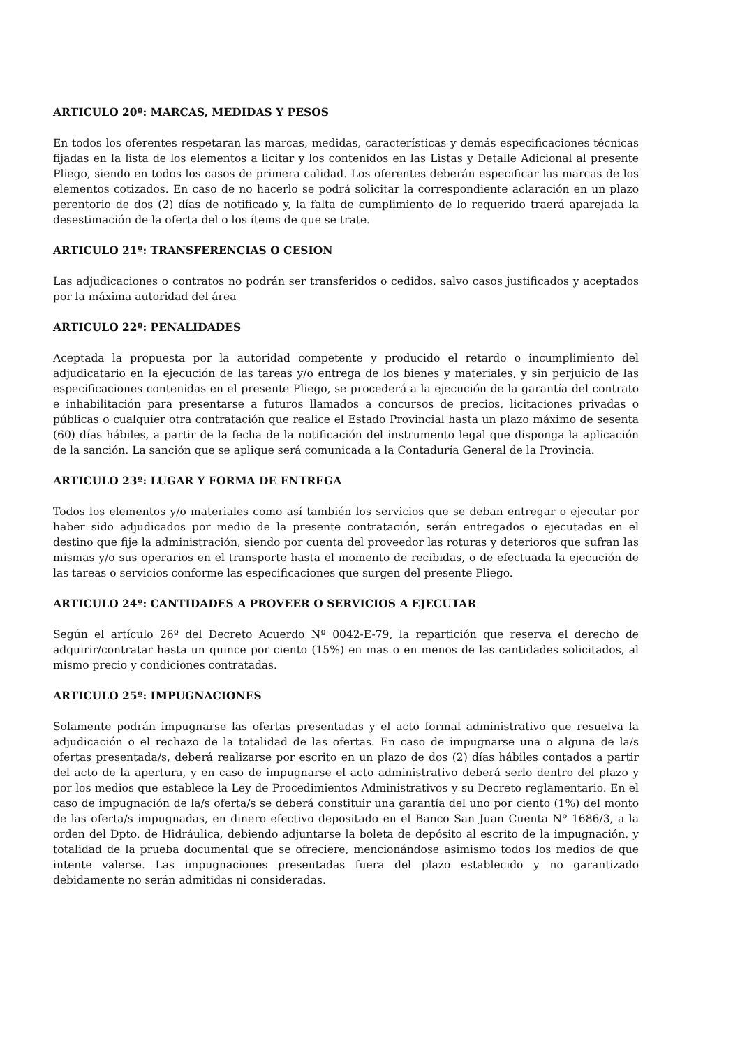ARTICULO 20º: MARCAS, MEDIDAS Y PESOS
En todos los oferentes respetaran las marcas, medidas, características y demás especificaciones técnicas fijadas en la lista de los elementos a licitar y los contenidos en las Listas y Detalle Adicional al presente Pliego, siendo en todos los casos de primera calidad. Los oferentes deberán especificar las marcas de los elementos cotizados. En caso de no hacerlo se podrá solicitar la correspondiente aclaración en un plazo perentorio de dos (2) días de notificado y, la falta de cumplimiento de lo requerido traerá aparejada la desestimación de la oferta del o los ítems de que se trate.
ARTICULO 21º: TRANSFERENCIAS O CESION
Las adjudicaciones o contratos no podrán ser transferidos o cedidos, salvo casos justificados y aceptados por la máxima autoridad del área
ARTICULO 22º: PENALIDADES
Aceptada la propuesta por la autoridad competente y producido el retardo o incumplimiento del adjudicatario en la ejecución de las tareas y/o entrega de los bienes y materiales, y sin perjuicio de las especificaciones contenidas en el presente Pliego, se procederá a la ejecución de la garantía del contrato e inhabilitación para presentarse a futuros llamados a concursos de precios, licitaciones privadas o públicas o cualquier otra contratación que realice el Estado Provincial hasta un plazo máximo de sesenta (60) días hábiles, a partir de la fecha de la notificación del instrumento legal que disponga la aplicación de la sanción. La sanción que se aplique será comunicada a la Contaduría General de la Provincia.
ARTICULO 23º: LUGAR Y FORMA DE ENTREGA
Todos los elementos y/o materiales como así también los servicios que se deban entregar o ejecutar por haber sido adjudicados por medio de la presente contratación, serán entregados o ejecutadas en el destino que fije la administración, siendo por cuenta del proveedor las roturas y deterioros que sufran las mismas y/o sus operarios en el transporte hasta el momento de recibidas, o de efectuada la ejecución de las tareas o servicios conforme las especificaciones que surgen del presente Pliego.
ARTICULO 24º: CANTIDADES A PROVEER O SERVICIOS A EJECUTAR
Según el artículo 26º del Decreto Acuerdo Nº 0042-E-79, la repartición que reserva el derecho de adquirir/contratar hasta un quince por ciento (15%) en mas o en menos de las cantidades solicitados, al mismo precio y condiciones contratadas.
ARTICULO 25º: IMPUGNACIONES
Solamente podrán impugnarse las ofertas presentadas y el acto formal administrativo que resuelva la adjudicación o el rechazo de la totalidad de las ofertas. En caso de impugnarse una o alguna de la/s ofertas presentada/s, deberá realizarse por escrito en un plazo de dos (2) días hábiles contados a partir del acto de la apertura, y en caso de impugnarse el acto administrativo deberá serlo dentro del plazo y por los medios que establece la Ley de Procedimientos Administrativos y su Decreto reglamentario. En el caso de impugnación de la/s oferta/s se deberá constituir una garantía del uno por ciento (1%) del monto de las oferta/s impugnadas, en dinero efectivo depositado en el Banco San Juan Cuenta Nº 1686/3, a la orden del Dpto. de Hidráulica, debiendo adjuntarse la boleta de depósito al escrito de la impugnación, y totalidad de la prueba documental que se ofreciere, mencionándose asimismo todos los medios de que intente valerse. Las impugnaciones presentadas fuera del plazo establecido y no garantizado debidamente no serán admitidas ni consideradas.